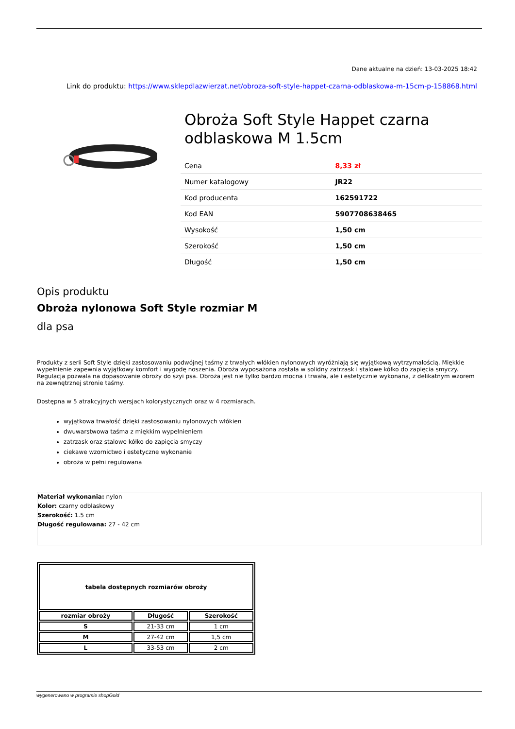Dane aktualne na dzień: 13-03-2025 18:42
Link do produktu: https://www.sklepdlazwierzat.net/obroza-soft-style-happet-czarna-odblaskowa-m-15cm-p-158868.html
Obroża Soft Style Happet czarna odblaskowa M 1.5cm
| Cena | 8,33 zł |
| Numer katalogowy | JR22 |
| Kod producenta | 162591722 |
| Kod EAN | 5907708638465 |
| Wysokość | 1,50 cm |
| Szerokość | 1,50 cm |
| Długość | 1,50 cm |
Opis produktu
Obroża nylonowa Soft Style rozmiar M
dla psa
Produkty z serii Soft Style dzięki zastosowaniu podwójnej taśmy z trwałych włókien nylonowych wyróżniają się wyjątkową wytrzymałością. Miękkie wypełnienie zapewnia wyjątkowy komfort i wygodę noszenia. Obroża wyposażona została w solidny zatrzask i stalowe kółko do zapięcia smyczy. Regulacja pozwala na dopasowanie obroży do szyi psa. Obroża jest nie tylko bardzo mocna i trwała, ale i estetycznie wykonana, z delikatnym wzorem na zewnętrznej stronie taśmy.
Dostępna w 5 atrakcyjnych wersjach kolorystycznych oraz w 4 rozmiarach.
wyjątkowa trwałość dzięki zastosowaniu nylonowych włókien
dwuwarstwowa taśma z miękkim wypełnieniem
zatrzask oraz stalowe kółko do zapięcia smyczy
ciekawe wzornictwo i estetyczne wykonanie
obroża w pełni regulowana
Materiał wykonania: nylon
Kolor: czarny odblaskowy
Szerokość: 1.5 cm
Długość regulowana: 27 - 42 cm
| tabela dostępnych rozmiarów obroży | | |
| --- | --- | --- |
| rozmiar obroży | Długość | Szerokość |
| S | 21-33 cm | 1 cm |
| M | 27-42 cm | 1,5 cm |
| L | 33-53 cm | 2 cm |
wygenerowano w programie shopGold